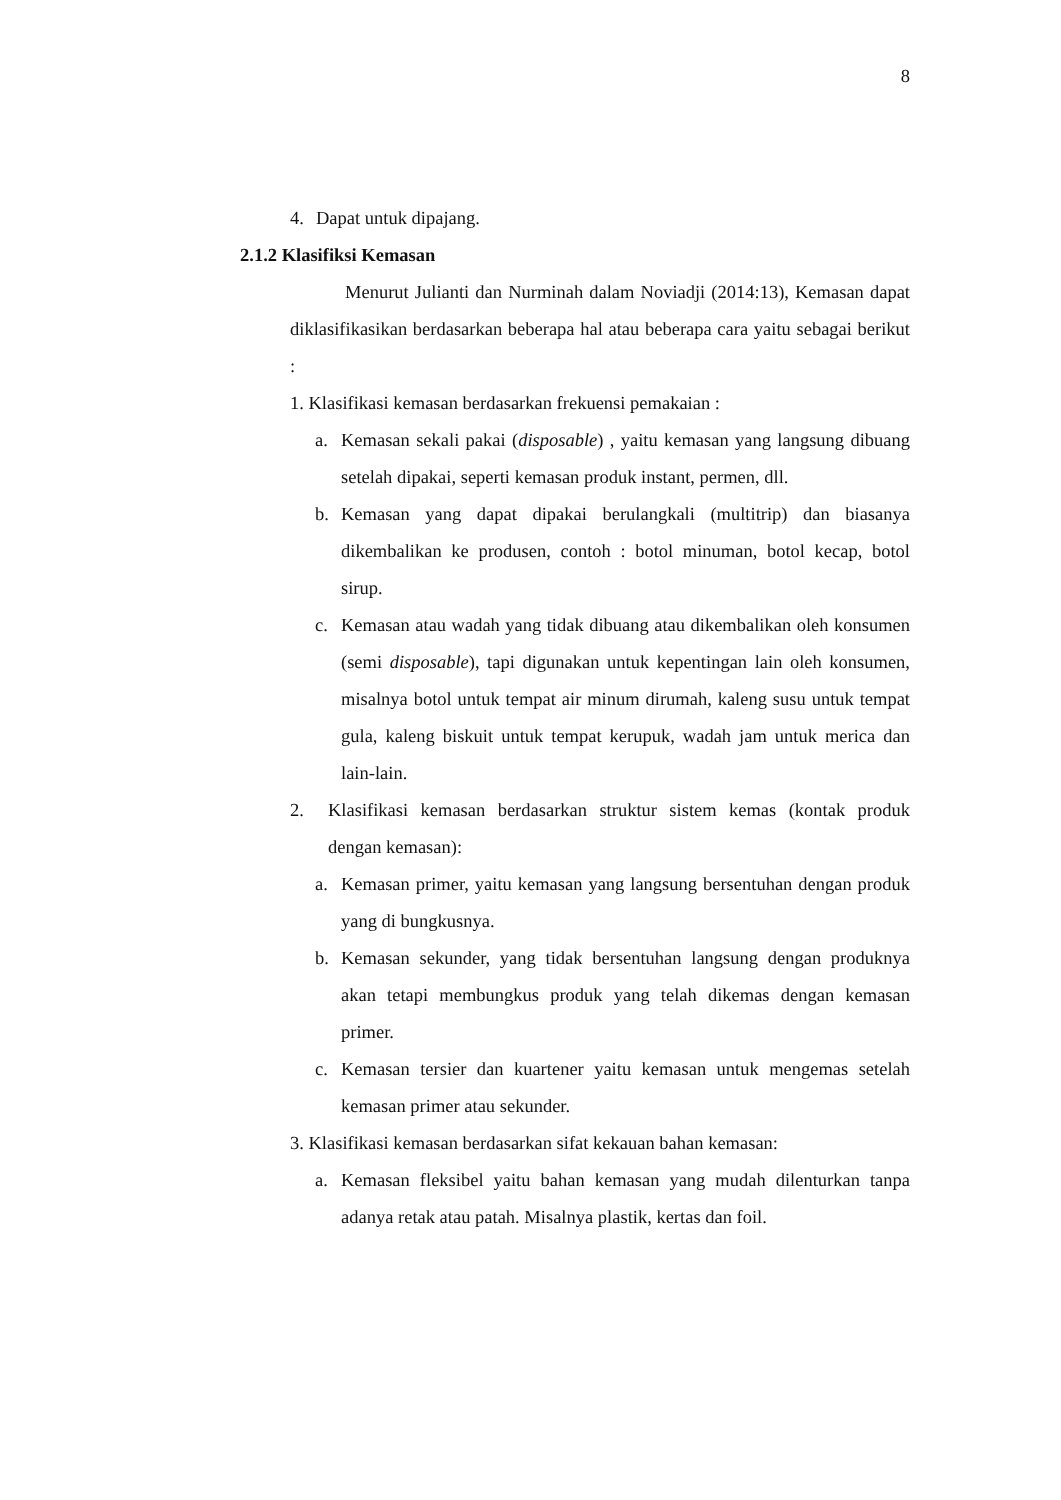8
4. Dapat untuk dipajang.
2.1.2 Klasifiksi Kemasan
Menurut Julianti dan Nurminah dalam Noviadji (2014:13), Kemasan dapat diklasifikasikan berdasarkan beberapa hal atau beberapa cara yaitu sebagai berikut :
1. Klasifikasi kemasan berdasarkan frekuensi pemakaian :
a. Kemasan sekali pakai (disposable) , yaitu kemasan yang langsung dibuang setelah dipakai, seperti kemasan produk instant, permen, dll.
b. Kemasan yang dapat dipakai berulangkali (multitrip) dan biasanya dikembalikan ke produsen, contoh : botol minuman, botol kecap, botol sirup.
c. Kemasan atau wadah yang tidak dibuang atau dikembalikan oleh konsumen (semi disposable), tapi digunakan untuk kepentingan lain oleh konsumen, misalnya botol untuk tempat air minum dirumah, kaleng susu untuk tempat gula, kaleng biskuit untuk tempat kerupuk, wadah jam untuk merica dan lain-lain.
2. Klasifikasi kemasan berdasarkan struktur sistem kemas (kontak produk dengan kemasan):
a. Kemasan primer, yaitu kemasan yang langsung bersentuhan dengan produk yang di bungkusnya.
b. Kemasan sekunder, yang tidak bersentuhan langsung dengan produknya akan tetapi membungkus produk yang telah dikemas dengan kemasan primer.
c. Kemasan tersier dan kuartener yaitu kemasan untuk mengemas setelah kemasan primer atau sekunder.
3. Klasifikasi kemasan berdasarkan sifat kekauan bahan kemasan:
a. Kemasan fleksibel yaitu bahan kemasan yang mudah dilenturkan tanpa adanya retak atau patah. Misalnya plastik, kertas dan foil.